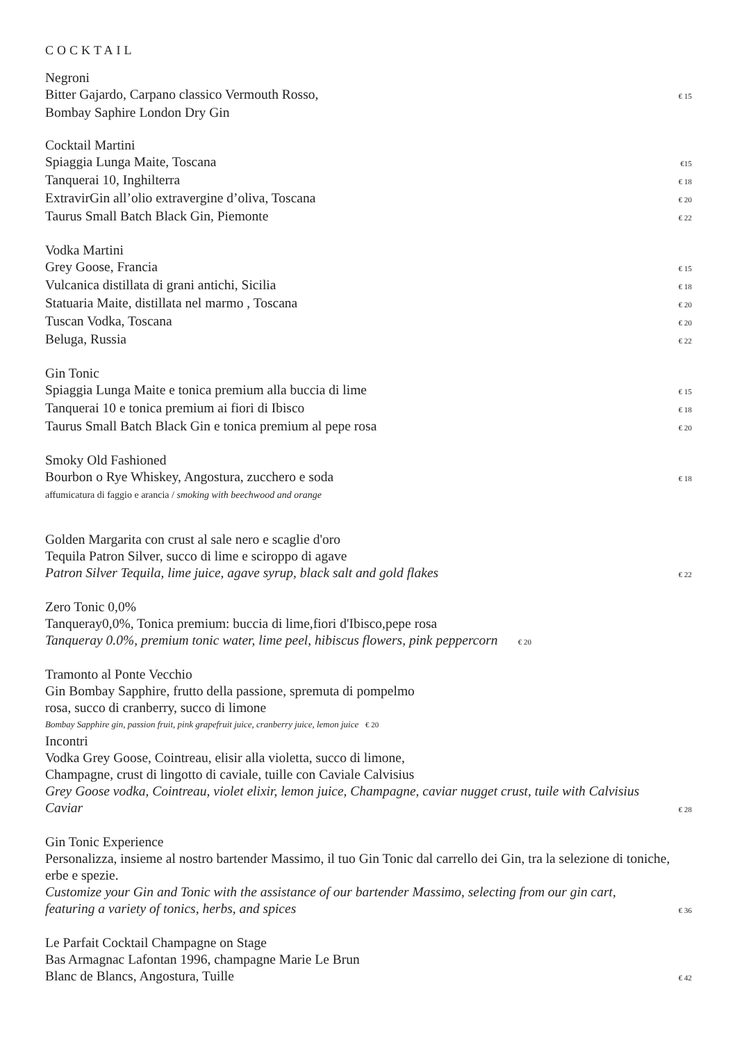COCKTAIL
Negroni
Bitter Gajardo, Carpano classico Vermouth Rosso, € 15
Bombay Saphire London Dry Gin
Cocktail Martini
Spiaggia Lunga Maite, Toscana €15
Tanquerai 10, Inghilterra € 18
ExtravirGin all’olio extravergine d’oliva, Toscana € 20
Taurus Small Batch Black Gin, Piemonte € 22
Vodka Martini
Grey Goose, Francia € 15
Vulcanica distillata di grani antichi, Sicilia € 18
Statuaria Maite, distillata nel marmo , Toscana € 20
Tuscan Vodka, Toscana € 20
Beluga, Russia € 22
Gin Tonic
Spiaggia Lunga Maite e tonica premium alla buccia di lime € 15
Tanquerai 10 e tonica premium ai fiori di Ibisco € 18
Taurus Small Batch Black Gin e tonica premium al pepe rosa € 20
Smoky Old Fashioned
Bourbon o Rye Whiskey, Angostura, zucchero e soda € 18
affumicatura di faggio e arancia / smoking with beechwood and orange
Golden Margarita con crust al sale nero e scaglie d'oro
Tequila Patron Silver, succo di lime e sciroppo di agave
Patron Silver Tequila, lime juice, agave syrup, black salt and gold flakes € 22
Zero Tonic 0,0%
Tanqueray0,0%, Tonica premium: buccia di lime,fiori d'Ibisco,pepe rosa
Tanqueray 0.0%, premium tonic water, lime peel, hibiscus flowers, pink peppercorn € 20
Tramonto al Ponte Vecchio
Gin Bombay Sapphire, frutto della passione, spremuta di pompelmo
rosa, succo di cranberry, succo di limone
Bombay Sapphire gin, passion fruit, pink grapefruit juice, cranberry juice, lemon juice € 20
Incontri
Vodka Grey Goose, Cointreau, elisir alla violetta, succo di limone,
Champagne, crust di lingotto di caviale, tuille con Caviale Calvisius
Grey Goose vodka, Cointreau, violet elixir, lemon juice, Champagne, caviar nugget crust, tuile with Calvisius
Caviar € 28
Gin Tonic Experience
Personalizza, insieme al nostro bartender Massimo, il tuo Gin Tonic dal carrello dei Gin, tra la selezione di toniche, erbe e spezie.
Customize your Gin and Tonic with the assistance of our bartender Massimo, selecting from our gin cart,
featuring a variety of tonics, herbs, and spices € 36
Le Parfait Cocktail Champagne on Stage
Bas Armagnac Lafontan 1996, champagne Marie Le Brun
Blanc de Blancs, Angostura, Tuille € 42